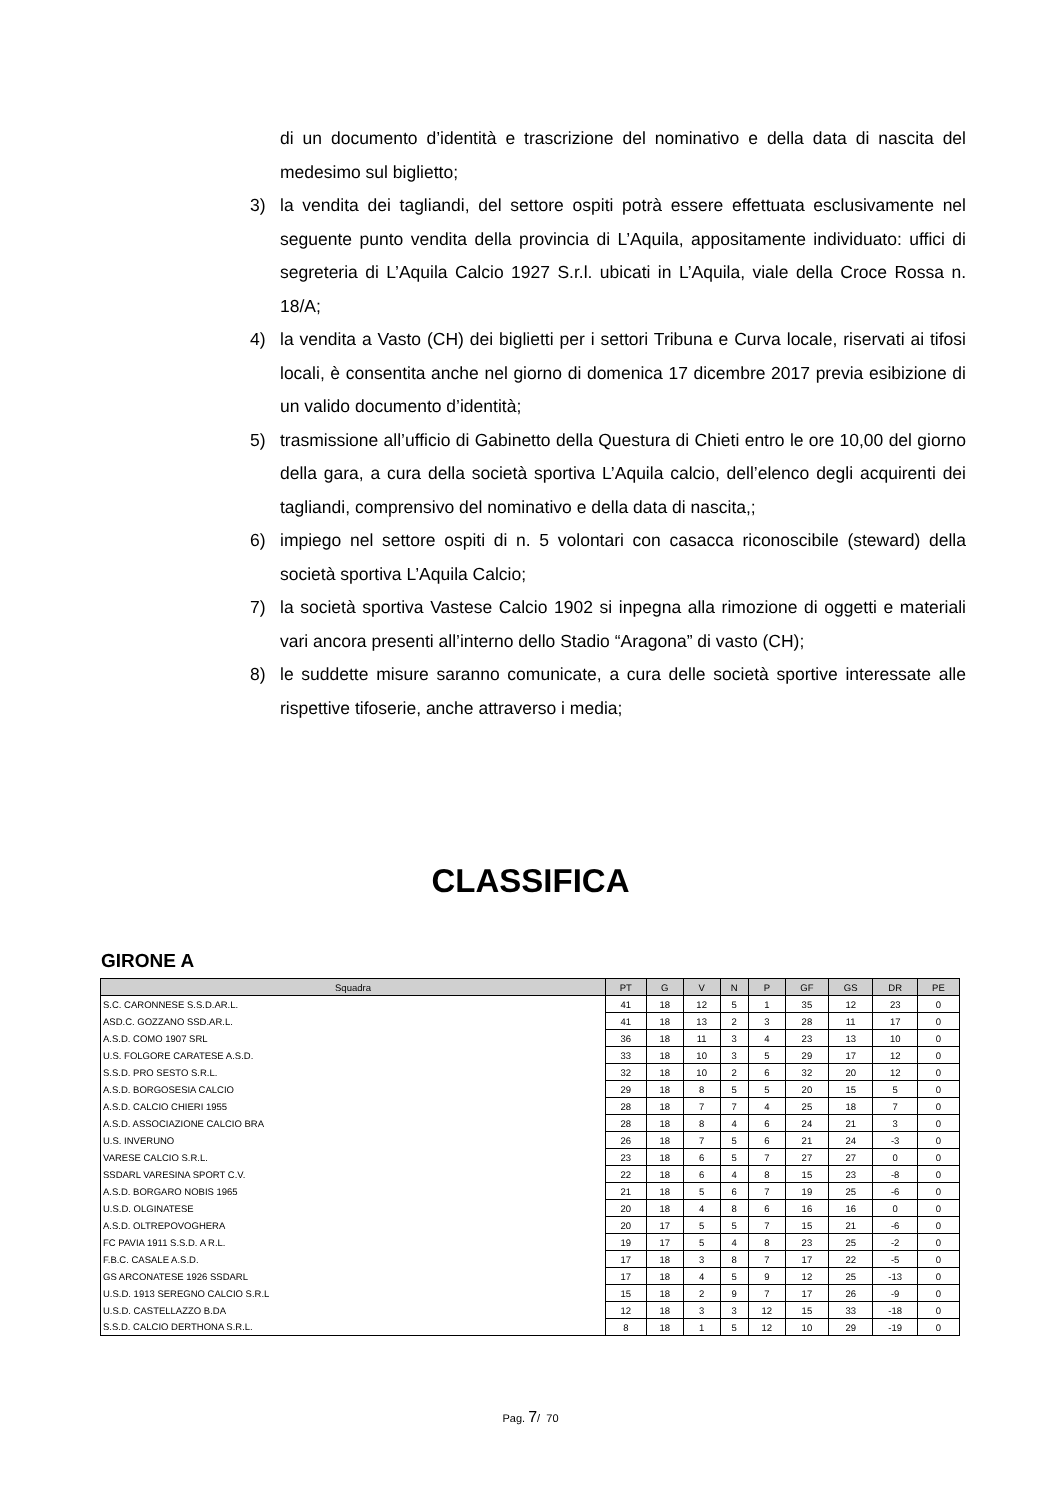di un documento d’identità e trascrizione del nominativo e della data di nascita del medesimo sul biglietto;
3) la vendita dei tagliandi, del settore ospiti potrà essere effettuata esclusivamente nel seguente punto vendita della provincia di L’Aquila, appositamente individuato: uffici di segreteria di L’Aquila Calcio 1927 S.r.l. ubicati in L’Aquila, viale della Croce Rossa n. 18/A;
4) la vendita a Vasto (CH) dei biglietti per i settori Tribuna e Curva locale, riservati ai tifosi locali, è consentita anche nel giorno di domenica 17 dicembre 2017 previa esibizione di un valido documento d’identità;
5) trasmissione all’ufficio di Gabinetto della Questura di Chieti entro le ore 10,00 del giorno della gara, a cura della società sportiva L’Aquila calcio, dell’elenco degli acquirenti dei tagliandi, comprensivo del nominativo e della data di nascita,;
6) impiego nel settore ospiti di n. 5 volontari con casacca riconoscibile (steward) della società sportiva L’Aquila Calcio;
7) la società sportiva Vastese Calcio 1902 si inpegna alla rimozione di oggetti e materiali vari ancora presenti all’interno dello Stadio “Aragona” di vasto (CH);
8) le suddette misure saranno comunicate, a cura delle società sportive interessate alle rispettive tifoserie, anche attraverso i media;
CLASSIFICA
GIRONE A
| Squadra | PT | G | V | N | P | GF | GS | DR | PE |
| --- | --- | --- | --- | --- | --- | --- | --- | --- | --- |
| S.C. CARONNESE S.S.D.AR.L. | 41 | 18 | 12 | 5 | 1 | 35 | 12 | 23 | 0 |
| ASD.C. GOZZANO SSD.AR.L. | 41 | 18 | 13 | 2 | 3 | 28 | 11 | 17 | 0 |
| A.S.D. COMO 1907 SRL | 36 | 18 | 11 | 3 | 4 | 23 | 13 | 10 | 0 |
| U.S. FOLGORE CARATESE A.S.D. | 33 | 18 | 10 | 3 | 5 | 29 | 17 | 12 | 0 |
| S.S.D. PRO SESTO S.R.L. | 32 | 18 | 10 | 2 | 6 | 32 | 20 | 12 | 0 |
| A.S.D. BORGOSESIA CALCIO | 29 | 18 | 8 | 5 | 5 | 20 | 15 | 5 | 0 |
| A.S.D. CALCIO CHIERI 1955 | 28 | 18 | 7 | 7 | 4 | 25 | 18 | 7 | 0 |
| A.S.D. ASSOCIAZIONE CALCIO BRA | 28 | 18 | 8 | 4 | 6 | 24 | 21 | 3 | 0 |
| U.S. INVERUNO | 26 | 18 | 7 | 5 | 6 | 21 | 24 | -3 | 0 |
| VARESE CALCIO S.R.L. | 23 | 18 | 6 | 5 | 7 | 27 | 27 | 0 | 0 |
| SSDARL VARESINA SPORT C.V. | 22 | 18 | 6 | 4 | 8 | 15 | 23 | -8 | 0 |
| A.S.D. BORGARO NOBIS 1965 | 21 | 18 | 5 | 6 | 7 | 19 | 25 | -6 | 0 |
| U.S.D. OLGINATESE | 20 | 18 | 4 | 8 | 6 | 16 | 16 | 0 | 0 |
| A.S.D. OLTREPOVOGHERA | 20 | 17 | 5 | 5 | 7 | 15 | 21 | -6 | 0 |
| FC PAVIA 1911 S.S.D. A R.L. | 19 | 17 | 5 | 4 | 8 | 23 | 25 | -2 | 0 |
| F.B.C. CASALE A.S.D. | 17 | 18 | 3 | 8 | 7 | 17 | 22 | -5 | 0 |
| GS ARCONATESE 1926 SSDARL | 17 | 18 | 4 | 5 | 9 | 12 | 25 | -13 | 0 |
| U.S.D. 1913 SEREGNO CALCIO S.R.L | 15 | 18 | 2 | 9 | 7 | 17 | 26 | -9 | 0 |
| U.S.D. CASTELLAZZO B.DA | 12 | 18 | 3 | 3 | 12 | 15 | 33 | -18 | 0 |
| S.S.D. CALCIO DERTHONA S.R.L. | 8 | 18 | 1 | 5 | 12 | 10 | 29 | -19 | 0 |
Pag. 7/ 70